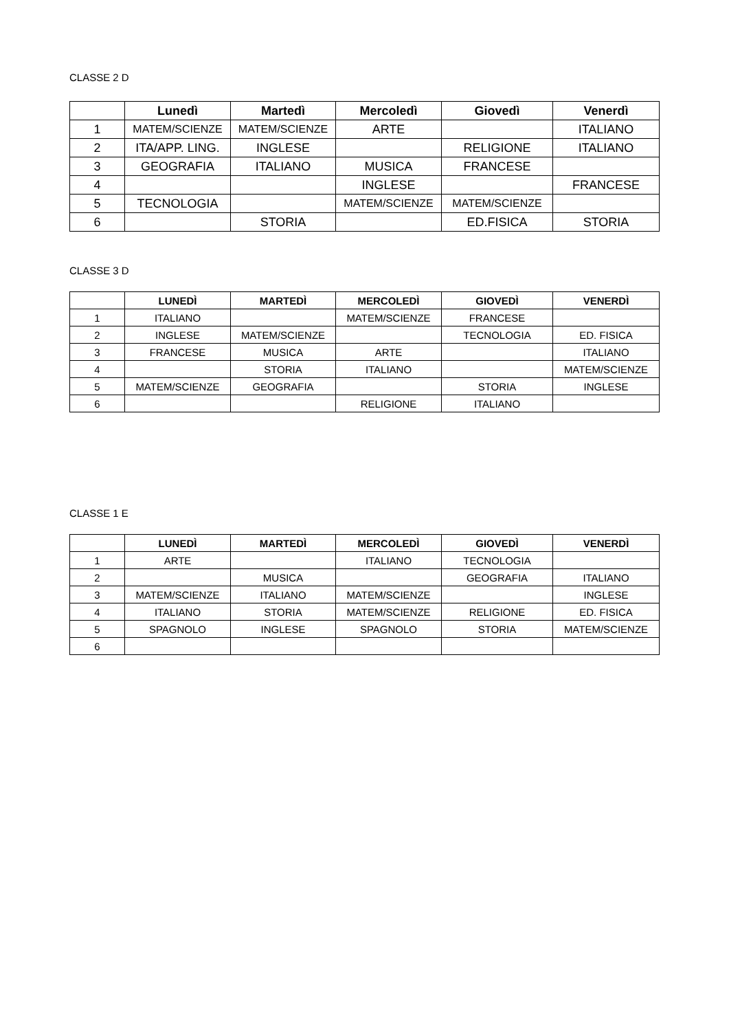CLASSE 2 D
| | Lunedì | Martedì | Mercoledì | Giovedì | Venerdì |
| --- | --- | --- | --- | --- | --- |
| 1 | MATEM/SCIENZE | MATEM/SCIENZE | ARTE | | ITALIANO |
| 2 | ITA/APP. LING. | INGLESE | | RELIGIONE | ITALIANO |
| 3 | GEOGRAFIA | ITALIANO | MUSICA | FRANCESE | |
| 4 | | | INGLESE | | FRANCESE |
| 5 | TECNOLOGIA | | MATEM/SCIENZE | MATEM/SCIENZE | |
| 6 | | STORIA | | ED.FISICA | STORIA |
CLASSE 3 D
| | LUNEDÌ | MARTEDÌ | MERCOLEDÌ | GIOVEDÌ | VENERDÌ |
| --- | --- | --- | --- | --- | --- |
| 1 | ITALIANO | | MATEM/SCIENZE | FRANCESE | |
| 2 | INGLESE | MATEM/SCIENZE | | TECNOLOGIA | ED. FISICA |
| 3 | FRANCESE | MUSICA | ARTE | | ITALIANO |
| 4 | | STORIA | ITALIANO | | MATEM/SCIENZE |
| 5 | MATEM/SCIENZE | GEOGRAFIA | | STORIA | INGLESE |
| 6 | | | RELIGIONE | ITALIANO | |
CLASSE 1 E
| | LUNEDÌ | MARTEDÌ | MERCOLEDÌ | GIOVEDÌ | VENERDÌ |
| --- | --- | --- | --- | --- | --- |
| 1 | ARTE | | ITALIANO | TECNOLOGIA | |
| 2 | | MUSICA | | GEOGRAFIA | ITALIANO |
| 3 | MATEM/SCIENZE | ITALIANO | MATEM/SCIENZE | | INGLESE |
| 4 | ITALIANO | STORIA | MATEM/SCIENZE | RELIGIONE | ED. FISICA |
| 5 | SPAGNOLO | INGLESE | SPAGNOLO | STORIA | MATEM/SCIENZE |
| 6 | | | | | |